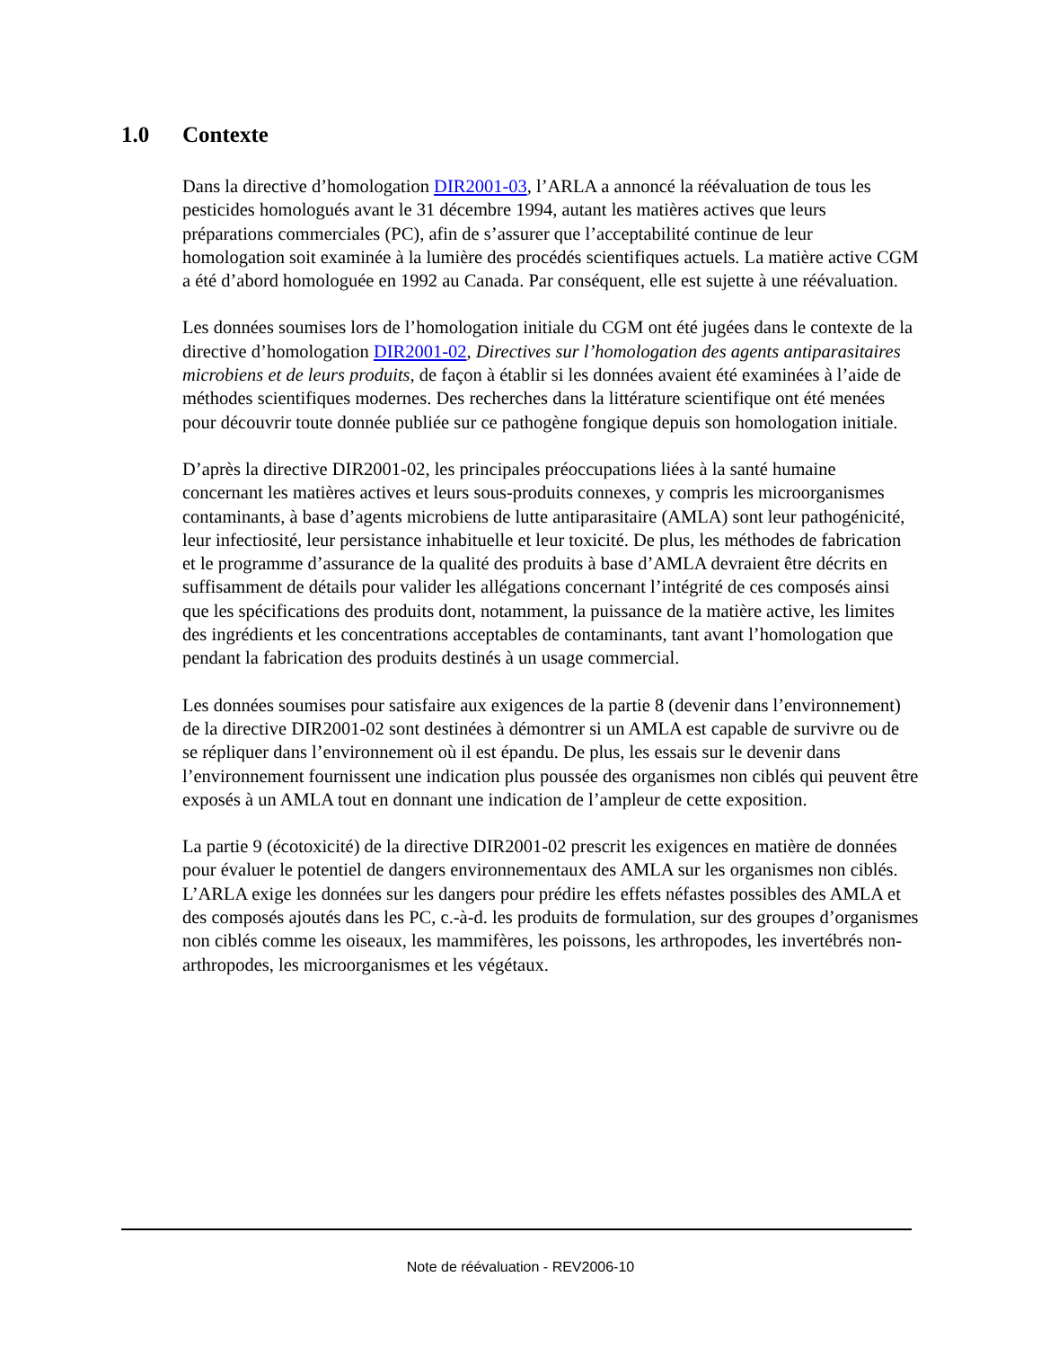1.0 Contexte
Dans la directive d’homologation DIR2001-03, l’ARLA a annoncé la réévaluation de tous les pesticides homologués avant le 31 décembre 1994, autant les matières actives que leurs préparations commerciales (PC), afin de s’assurer que l’acceptabilité continue de leur homologation soit examinée à la lumière des procédés scientifiques actuels. La matière active CGM a été d’abord homologuée en 1992 au Canada. Par conséquent, elle est sujette à une réévaluation.
Les données soumises lors de l’homologation initiale du CGM ont été jugées dans le contexte de la directive d’homologation DIR2001-02, Directives sur l’homologation des agents antiparasitaires microbiens et de leurs produits, de façon à établir si les données avaient été examinées à l’aide de méthodes scientifiques modernes. Des recherches dans la littérature scientifique ont été menées pour découvrir toute donnée publiée sur ce pathogène fongique depuis son homologation initiale.
D’après la directive DIR2001-02, les principales préoccupations liées à la santé humaine concernant les matières actives et leurs sous-produits connexes, y compris les microorganismes contaminants, à base d’agents microbiens de lutte antiparasitaire (AMLA) sont leur pathogénicité, leur infectiosité, leur persistance inhabituelle et leur toxicité. De plus, les méthodes de fabrication et le programme d’assurance de la qualité des produits à base d’AMLA devraient être décrits en suffisamment de détails pour valider les allégations concernant l’intégrité de ces composés ainsi que les spécifications des produits dont, notamment, la puissance de la matière active, les limites des ingrédients et les concentrations acceptables de contaminants, tant avant l’homologation que pendant la fabrication des produits destinés à un usage commercial.
Les données soumises pour satisfaire aux exigences de la partie 8 (devenir dans l’environnement) de la directive DIR2001-02 sont destinées à démontrer si un AMLA est capable de survivre ou de se répliquer dans l’environnement où il est épandu. De plus, les essais sur le devenir dans l’environnement fournissent une indication plus poussée des organismes non ciblés qui peuvent être exposés à un AMLA tout en donnant une indication de l’ampleur de cette exposition.
La partie 9 (écotoxicité) de la directive DIR2001-02 prescrit les exigences en matière de données pour évaluer le potentiel de dangers environnementaux des AMLA sur les organismes non ciblés. L’ARLA exige les données sur les dangers pour prédire les effets néfastes possibles des AMLA et des composés ajoutés dans les PC, c.-à-d. les produits de formulation, sur des groupes d’organismes non ciblés comme les oiseaux, les mammifères, les poissons, les arthropodes, les invertébrés non-arthropodes, les microorganismes et les végétaux.
Note de réévaluation - REV2006-10